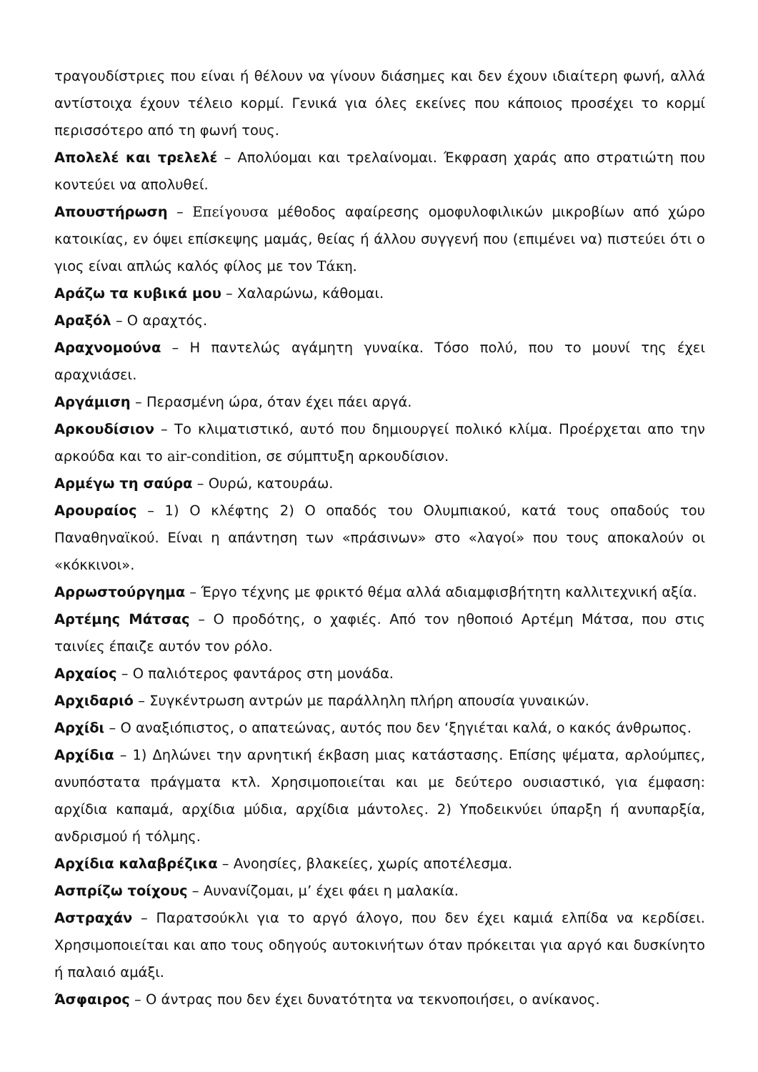τραγουδίστριες που είναι ή θέλουν να γίνουν διάσημες και δεν έχουν ιδιαίτερη φωνή, αλλά αντίστοιχα έχουν τέλειο κορμί. Γενικά για όλες εκείνες που κάποιος προσέχει το κορμί περισσότερο από τη φωνή τους.
Απολελέ και τρελελέ – Απολύομαι και τρελαίνομαι. Έκφραση χαράς απο στρατιώτη που κοντεύει να απολυθεί.
Απουστήρωση – Επείγουσα μέθοδος αφαίρεσης ομοφυλοφιλικών μικροβίων από χώρο κατοικίας, εν όψει επίσκεψης μαμάς, θείας ή άλλου συγγενή που (επιμένει να) πιστεύει ότι ο γιος είναι απλώς καλός φίλος με τον Τάκη.
Αράζω τα κυβικά μου – Χαλαρώνω, κάθομαι.
Αραξόλ – Ο αραχτός.
Αραχνομούνα – Η παντελώς αγάμητη γυναίκα. Τόσο πολύ, που το μουνί της έχει αραχνιάσει.
Αργάμιση – Περασμένη ώρα, όταν έχει πάει αργά.
Αρκουδίσιον – Το κλιματιστικό, αυτό που δημιουργεί πολικό κλίμα. Προέρχεται απο την αρκούδα και το air-condition, σε σύμπτυξη αρκουδίσιον.
Αρμέγω τη σαύρα – Ουρώ, κατουράω.
Αρουραίος – 1) Ο κλέφτης 2) Ο οπαδός του Ολυμπιακού, κατά τους οπαδούς του Παναθηναϊκού. Είναι η απάντηση των «πράσινων» στο «λαγοί» που τους αποκαλούν οι «κόκκινοι».
Αρρωστούργημα – Έργο τέχνης με φρικτό θέμα αλλά αδιαμφισβήτητη καλλιτεχνική αξία.
Αρτέμης Μάτσας – Ο προδότης, ο χαφιές. Από τον ηθοποιό Αρτέμη Μάτσα, που στις ταινίες έπαιζε αυτόν τον ρόλο.
Αρχαίος – Ο παλιότερος φαντάρος στη μονάδα.
Αρχιδαριό – Συγκέντρωση αντρών με παράλληλη πλήρη απουσία γυναικών.
Αρχίδι – Ο αναξιόπιστος, ο απατεώνας, αυτός που δεν ‘ξηγιέται καλά, ο κακός άνθρωπος.
Αρχίδια – 1) Δηλώνει την αρνητική έκβαση μιας κατάστασης. Επίσης ψέματα, αρλούμπες, ανυπόστατα πράγματα κτλ. Χρησιμοποιείται και με δεύτερο ουσιαστικό, για έμφαση: αρχίδια καπαμά, αρχίδια μύδια, αρχίδια μάντολες. 2) Υποδεικνύει ύπαρξη ή ανυπαρξία, ανδρισμού ή τόλμης.
Αρχίδια καλαβρέζικα – Ανοησίες, βλακείες, χωρίς αποτέλεσμα.
Ασπρίζω τοίχους – Αυνανίζομαι, μ’ έχει φάει η μαλακία.
Αστραχάν – Παρατσούκλι για το αργό άλογο, που δεν έχει καμιά ελπίδα να κερδίσει. Χρησιμοποιείται και απο τους οδηγούς αυτοκινήτων όταν πρόκειται για αργό και δυσκίνητο ή παλαιό αμάξι.
Άσφαιρος – Ο άντρας που δεν έχει δυνατότητα να τεκνοποιήσει, ο ανίκανος.